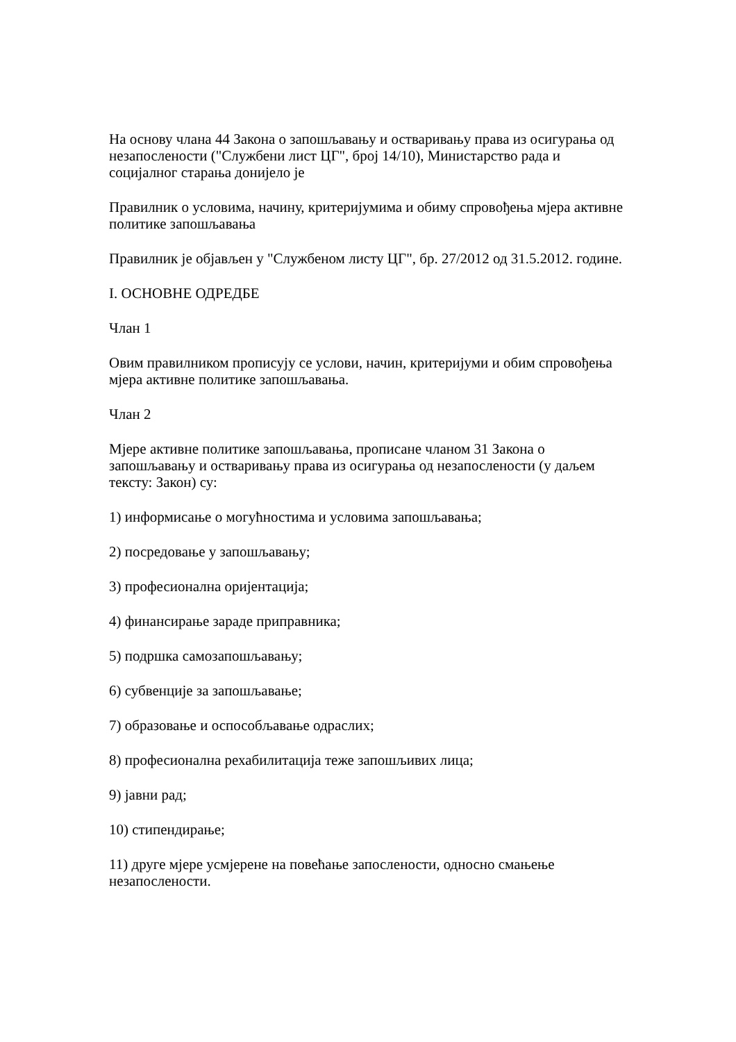На основу члана 44 Закона о запошљавању и остваривању права из осигурања од незапослености ("Службени лист ЦГ", број 14/10), Министарство рада и социјалног старања донијело је
Правилник о условима, начину, критеријумима и обиму спровођења мјера активне политике запошљавања
Правилник је објављен у "Службеном листу ЦГ", бр. 27/2012 од 31.5.2012. године.
I. ОСНОВНЕ ОДРЕДБЕ
Члан 1
Овим правилником прописују се услови, начин, критеријуми и обим спровођења мјера активне политике запошљавања.
Члан 2
Мјере активне политике запошљавања, прописане чланом 31 Закона о запошљавању и остваривању права из осигурања од незапослености (у даљем тексту: Закон) су:
1) информисање о могућностима и условима запошљавања;
2) посредовање у запошљавању;
3) професионална оријентација;
4) финансирање зараде приправника;
5) подршка самозапошљавању;
6) субвенције за запошљавање;
7) образовање и оспособљавање одраслих;
8) професионална рехабилитација теже запошљивих лица;
9) јавни рад;
10) стипендирање;
11) друге мјере усмјерене на повећање запослености, односно смањење незапослености.